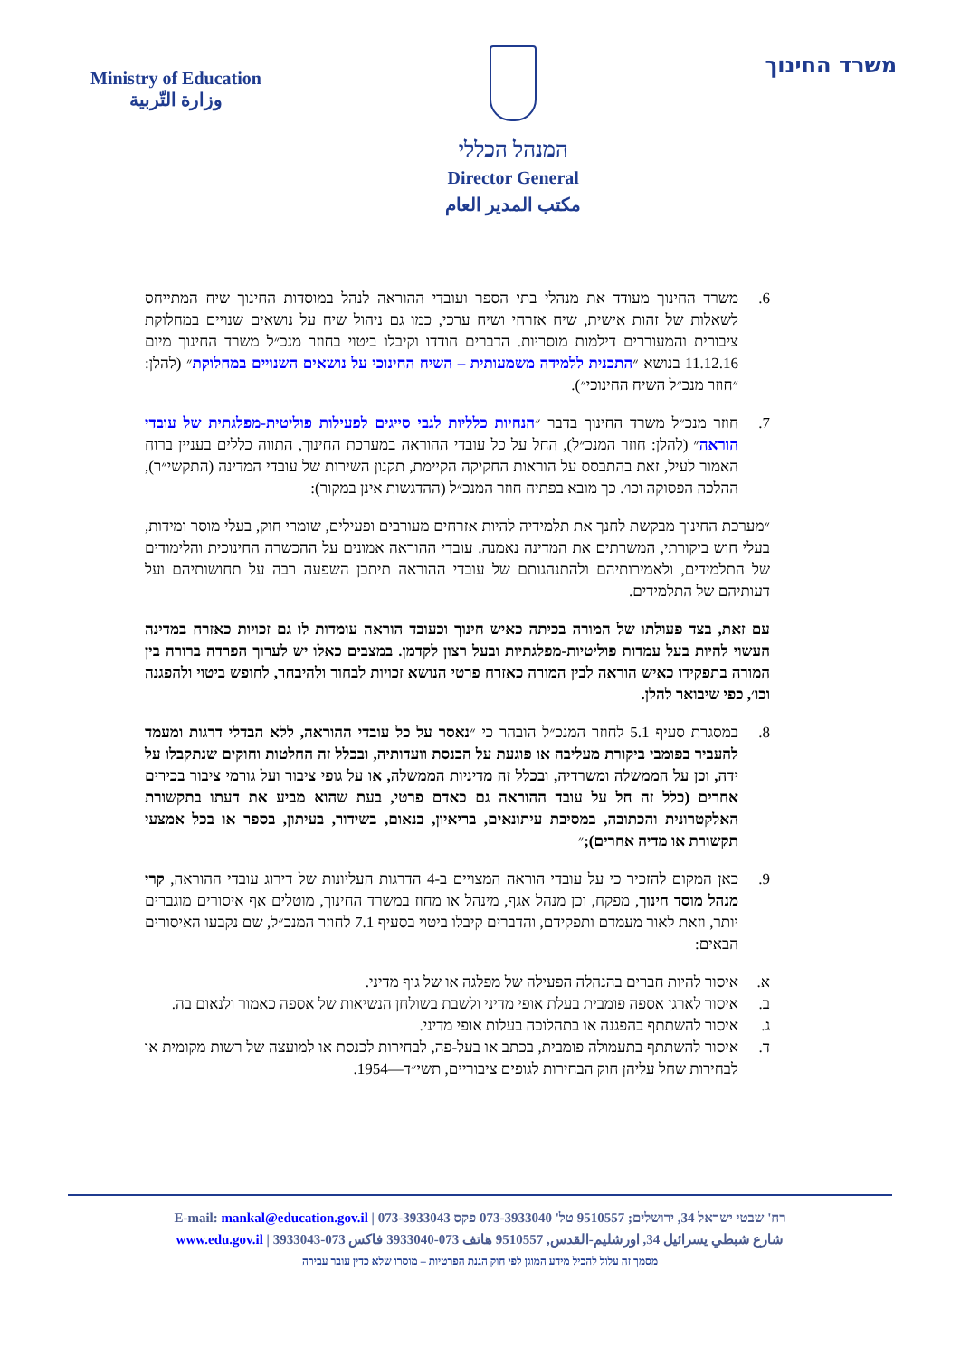Ministry of Education
وزارة التّربية
המנהל הכללי
Director General
مكتب المدير العام
משרד החינוך
6. משרד החינוך מעודד את מנהלי בתי הספר ועובדי ההוראה לנהל במוסדות החינוך שיח המתייחס לשאלות של זהות אישית, שיח אזרחי ושיח ערכי, כמו גם ניהול שיח על נושאים שנויים במחלוקת ציבורית והמעוררים דילמות מוסריות. הדברים חודדו וקיבלו ביטוי בחוזר מנכ״ל משרד החינוך מיום 11.12.16 בנושא ״התכנית ללמידה משמעותית – השיח החינוכי על נושאים השנויים במחלוקת״ (להלן: ״חוזר מנכ״ל השיח החינוכי״).
7. חוזר מנכ״ל משרד החינוך בדבר ״הנחיות כלליות לגבי סייגים לפעילות פוליטית-מפלגתית של עובדי הוראה״ (להלן: חוזר המנכ״ל), החל על כל עובדי ההוראה במערכת החינוך, התווה כללים בעניין ברוח האמור לעיל, זאת בהתבסס על הוראות החקיקה הקיימת, תקנון השירות של עובדי המדינה (התקשי״ר), ההלכה הפסוקה וכו׳. כך מובא בפתיח חוזר המנכ״ל (ההדגשות אינן במקור):
״מערכת החינוך מבקשת לחנך את תלמידיה להיות אזרחים מעורבים ופעילים, שומרי חוק, בעלי מוסר ומידות, בעלי חוש ביקורתי, המשרתים את המדינה נאמנה. עובדי ההוראה אמונים על ההכשרה החינוכית והלימודים של התלמידים, ולאמירותיהם ולהתנהגותם של עובדי ההוראה תיתכן השפעה רבה על תחושותיהם ועל דעותיהם של התלמידים.
עם זאת, בצד פעולתו של המורה בכיתה כאיש חינוך וכעובד הוראה עומדות לו גם זכויות כאזרח במדינה העשוי להיות בעל עמדות פוליטיות-מפלגתיות ובעל רצון לקדמן. במצבים כאלו יש לערוך הפרדה ברורה בין המורה בתפקידו כאיש הוראה לבין המורה כאזרח פרטי הנושא זכויות לבחור ולהיבחר, לחופש ביטוי ולהפגנה וכו׳, כפי שיבואר להלן.
8. במסגרת סעיף 5.1 לחוזר המנכ״ל הובהר כי ״נאסר על כל עובדי ההוראה, ללא הבדלי דרגות ומעמד להעביר בפומבי ביקורת מעליבה או פוגעת על הכנסת וועדותיה, ובכלל זה החלטות וחוקים שנתקבלו על ידה, וכן על הממשלה ומשרדיה, ובכלל זה מדיניות הממשלה, או על גופי ציבור ועל גורמי ציבור בכירים אחרים (כלל זה חל על עובד ההוראה גם כאדם פרטי, בעת שהוא מביע את דעתו בתקשורת האלקטרונית והכתובה, במסיבת עיתונאים, בריאיון, בנאום, בשידור, בעיתון, בספר או בכל אמצעי תקשורת או מדיה אחרים);״
9. כאן המקום להזכיר כי על עובדי הוראה המצויים ב-4 הדרגות העליונות של דירוג עובדי ההוראה, קרי מנהל מוסד חינוך, מפקח, וכן מנהל אגף, מינהל או מחוז במשרד החינוך, מוטלים אף איסורים מוגברים יותר, וזאת לאור מעמדם ותפקידם, והדברים קיבלו ביטוי בסעיף 7.1 לחוזר המנכ״ל, שם נקבעו האיסורים הבאים:
א. איסור להיות חברים בהנהלה הפעילה של מפלגה או של גוף מדיני.
ב. איסור לארגן אספה פומבית בעלת אופי מדיני ולשבת בשולחן הנשיאות של אספה כאמור ולנאום בה.
ג. איסור להשתתף בהפגנה או בתהלוכה בעלות אופי מדיני.
ד. איסור להשתתף בתעמולה פומבית, בכתב או בעל-פה, לבחירות לכנסת או למועצה של רשות מקומית או לבחירות שחל עליהן חוק הבחירות לגופים ציבוריים, תשי״ד—1954.
E-mail: mankal@education.gov.il | רח' שבטי ישראל 34, ירושלים; 9510557 טל' 073-3933040 פקס 073-3933043
www.edu.gov.il | شارع شبطي يسرائيل 34, اورشليم-القدس, 9510557 هاتف 073-3933040 فاكس 073-3933043
מסמך זה עלול להכיל מידע המוגן לפי חוק הגנת הפרטיות – מוסרו שלא כדין עובר עבירה